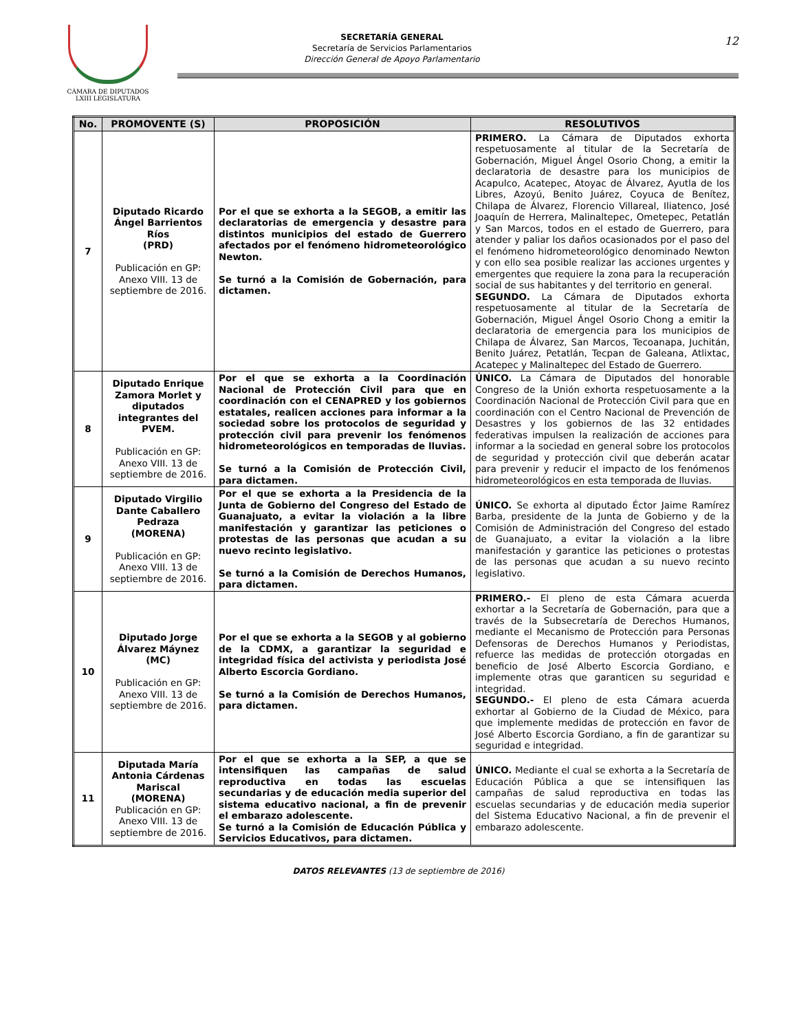CÁMARA DE DIPUTADOS
LXIII LEGISLATURA
SECRETARÍA GENERAL
Secretaría de Servicios Parlamentarios
Dirección General de Apoyo Parlamentario
12
| No. | PROMOVENTE (S) | PROPOSICIÓN | RESOLUTIVOS |
| --- | --- | --- | --- |
| 7 | Diputado Ricardo Ángel Barrientos Ríos (PRD) Publicación en GP: Anexo VIII. 13 de septiembre de 2016. | Por el que se exhorta a la SEGOB, a emitir las declaratorias de emergencia y desastre para distintos municipios del estado de Guerrero afectados por el fenómeno hidrometeorológico Newton. Se turnó a la Comisión de Gobernación, para dictamen. | PRIMERO. La Cámara de Diputados exhorta respetuosamente al titular de la Secretaría de Gobernación, Miguel Ángel Osorio Chong, a emitir la declaratoria de desastre para los municipios de Acapulco, Acatepec, Atoyac de Álvarez, Ayutla de los Libres, Azoyú, Benito Juárez, Coyuca de Benítez, Chilapa de Álvarez, Florencio Villareal, Iliatenco, José Joaquín de Herrera, Malinaltepec, Ometepec, Petatlán y San Marcos, todos en el estado de Guerrero, para atender y paliar los daños ocasionados por el paso del el fenómeno hidrometeorológico denominado Newton y con ello sea posible realizar las acciones urgentes y emergentes que requiere la zona para la recuperación social de sus habitantes y del territorio en general. SEGUNDO. La Cámara de Diputados exhorta respetuosamente al titular de la Secretaría de Gobernación, Miguel Ángel Osorio Chong a emitir la declaratoria de emergencia para los municipios de Chilapa de Álvarez, San Marcos, Tecoanapa, Juchitán, Benito Juárez, Petatlán, Tecpan de Galeana, Atlixtac, Acatepec y Malinaltepec del Estado de Guerrero. |
| 8 | Diputado Enrique Zamora Morlet y diputados integrantes del PVEM. Publicación en GP: Anexo VIII. 13 de septiembre de 2016. | Por el que se exhorta a la Coordinación Nacional de Protección Civil para que en coordinación con el CENAPRED y los gobiernos estatales, realicen acciones para informar a la sociedad sobre los protocolos de seguridad y protección civil para prevenir los fenómenos hidrometeorológicos en temporadas de lluvias. Se turnó a la Comisión de Protección Civil, para dictamen. | ÚNICO. La Cámara de Diputados del honorable Congreso de la Unión exhorta respetuosamente a la Coordinación Nacional de Protección Civil para que en coordinación con el Centro Nacional de Prevención de Desastres y los gobiernos de las 32 entidades federativas impulsen la realización de acciones para informar a la sociedad en general sobre los protocolos de seguridad y protección civil que deberán acatar para prevenir y reducir el impacto de los fenómenos hidrometeorológicos en esta temporada de lluvias. |
| 9 | Diputado Virgilio Dante Caballero Pedraza (MORENA) Publicación en GP: Anexo VIII. 13 de septiembre de 2016. | Por el que se exhorta a la Presidencia de la Junta de Gobierno del Congreso del Estado de Guanajuato, a evitar la violación a la libre manifestación y garantizar las peticiones o protestas de las personas que acudan a su nuevo recinto legislativo. Se turnó a la Comisión de Derechos Humanos, para dictamen. | ÚNICO. Se exhorta al diputado Éctor Jaime Ramírez Barba, presidente de la Junta de Gobierno y de la Comisión de Administración del Congreso del estado de Guanajuato, a evitar la violación a la libre manifestación y garantice las peticiones o protestas de las personas que acudan a su nuevo recinto legislativo. |
| 10 | Diputado Jorge Álvarez Máynez (MC) Publicación en GP: Anexo VIII. 13 de septiembre de 2016. | Por el que se exhorta a la SEGOB y al gobierno de la CDMX, a garantizar la seguridad e integridad física del activista y periodista José Alberto Escorcia Gordiano. Se turnó a la Comisión de Derechos Humanos, para dictamen. | PRIMERO.- El pleno de esta Cámara acuerda exhortar a la Secretaría de Gobernación, para que a través de la Subsecretaría de Derechos Humanos, mediante el Mecanismo de Protección para Personas Defensoras de Derechos Humanos y Periodistas, refuerce las medidas de protección otorgadas en beneficio de José Alberto Escorcia Gordiano, e implemente otras que garanticen su seguridad e integridad. SEGUNDO.- El pleno de esta Cámara acuerda exhortar al Gobierno de la Ciudad de México, para que implemente medidas de protección en favor de José Alberto Escorcia Gordiano, a fin de garantizar su seguridad e integridad. |
| 11 | Diputada María Antonia Cárdenas Mariscal (MORENA) Publicación en GP: Anexo VIII. 13 de septiembre de 2016. | Por el que se exhorta a la SEP, a que se intensifiquen las campañas de salud reproductiva en todas las escuelas secundarias y de educación media superior del sistema educativo nacional, a fin de prevenir el embarazo adolescente. Se turnó a la Comisión de Educación Pública y Servicios Educativos, para dictamen. | ÚNICO. Mediante el cual se exhorta a la Secretaría de Educación Pública a que se intensifiquen las campañas de salud reproductiva en todas las escuelas secundarias y de educación media superior del Sistema Educativo Nacional, a fin de prevenir el embarazo adolescente. |
DATOS RELEVANTES (13 de septiembre de 2016)